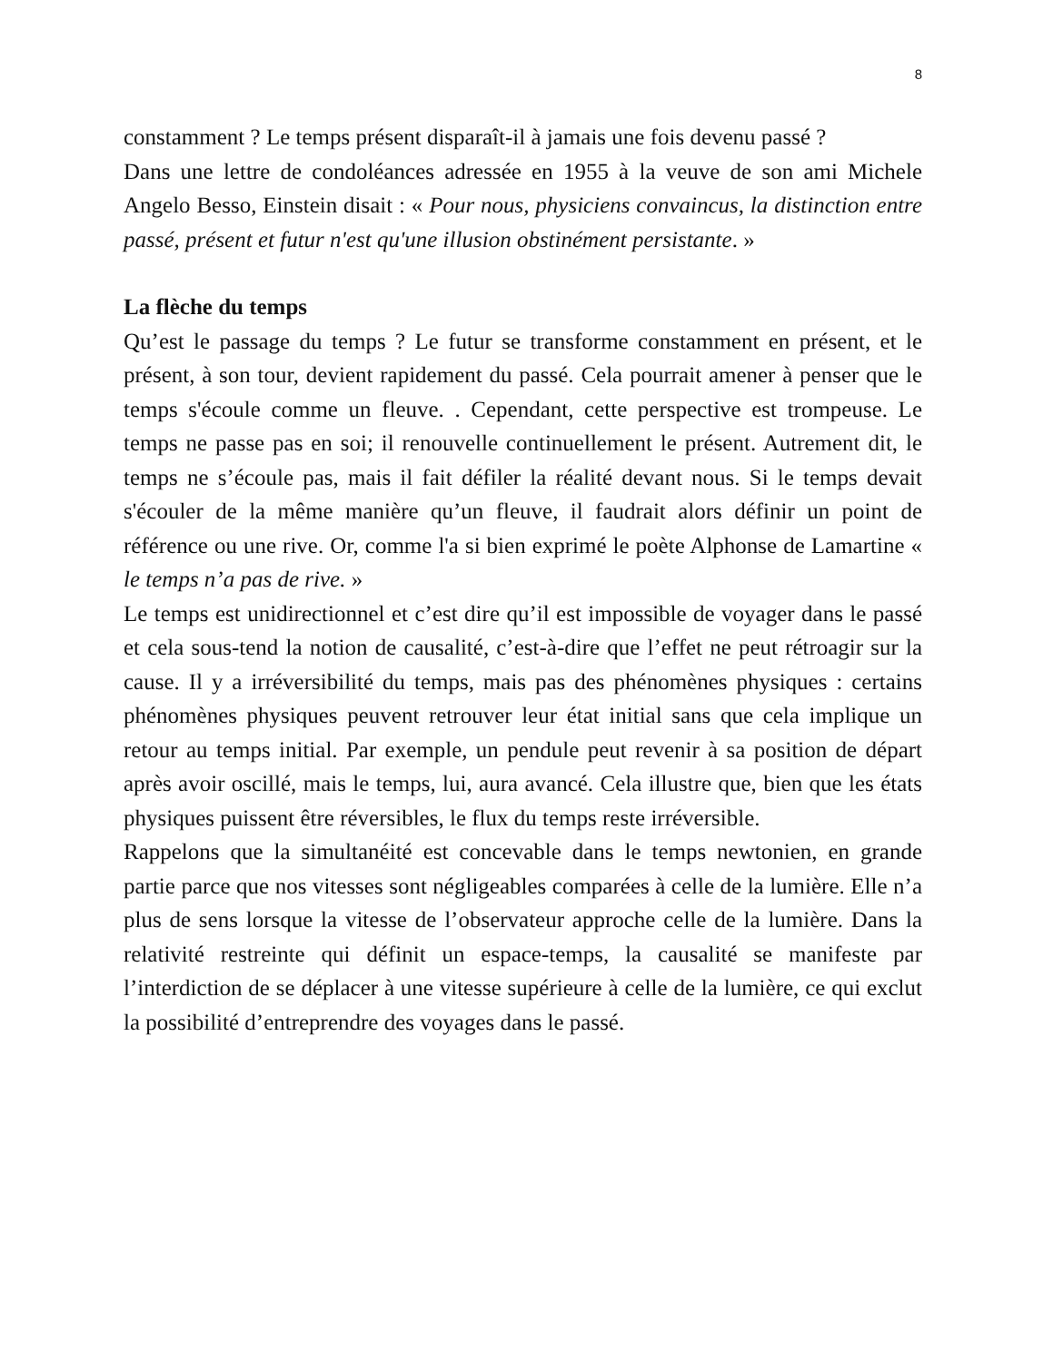8
constamment ? Le temps présent disparaît-il à jamais une fois devenu passé ?
Dans une lettre de condoléances adressée en 1955 à la veuve de son ami Michele Angelo Besso, Einstein disait : « Pour nous, physiciens convaincus, la distinction entre passé, présent et futur n'est qu'une illusion obstinément persistante. »
La flèche du temps
Qu’est le passage du temps ? Le futur se transforme constamment en présent, et le présent, à son tour, devient rapidement du passé. Cela pourrait amener à penser que le temps s'écoule comme un fleuve. . Cependant, cette perspective est trompeuse. Le temps ne passe pas en soi; il renouvelle continuellement le présent. Autrement dit, le temps ne s’écoule pas, mais il fait défiler la réalité devant nous. Si le temps devait s'écouler de la même manière qu’un fleuve, il faudrait alors définir un point de référence ou une rive. Or, comme l'a si bien exprimé le poète Alphonse de Lamartine « le temps n’a pas de rive. »
Le temps est unidirectionnel et c’est dire qu’il est impossible de voyager dans le passé et cela sous-tend la notion de causalité, c’est-à-dire que l’effet ne peut rétroagir sur la cause. Il y a irréversibilité du temps, mais pas des phénomènes physiques : certains phénomènes physiques peuvent retrouver leur état initial sans que cela implique un retour au temps initial. Par exemple, un pendule peut revenir à sa position de départ après avoir oscillé, mais le temps, lui, aura avancé. Cela illustre que, bien que les états physiques puissent être réversibles, le flux du temps reste irréversible.
Rappelons que la simultanéité est concevable dans le temps newtonien, en grande partie parce que nos vitesses sont négligeables comparées à celle de la lumière. Elle n’a plus de sens lorsque la vitesse de l’observateur approche celle de la lumière. Dans la relativité restreinte qui définit un espace-temps, la causalité se manifeste par l’interdiction de se déplacer à une vitesse supérieure à celle de la lumière, ce qui exclut la possibilité d’entreprendre des voyages dans le passé.